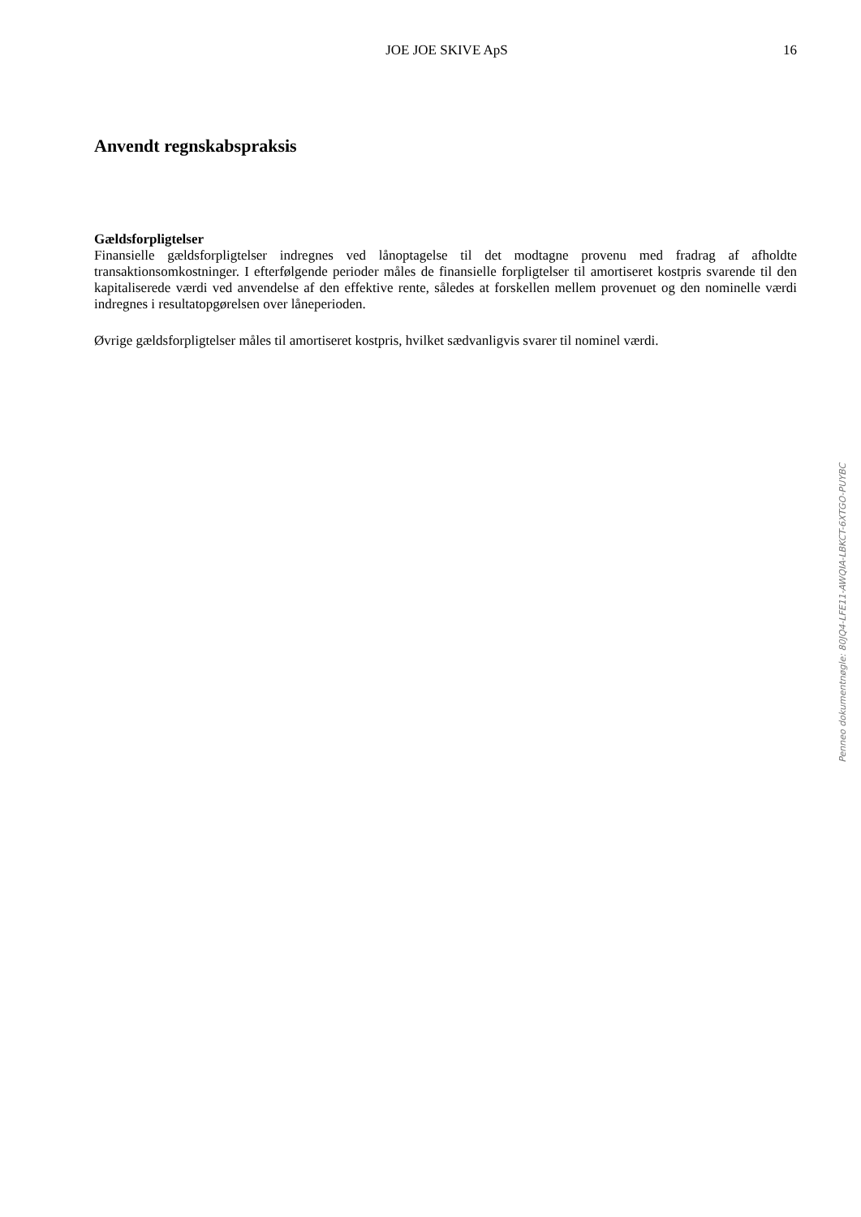JOE JOE SKIVE ApS 16
Anvendt regnskabspraksis
Gældsforpligtelser
Finansielle gældsforpligtelser indregnes ved lånoptagelse til det modtagne provenu med fradrag af afholdte transaktionsomkostninger. I efterfølgende perioder måles de finansielle forpligtelser til amortiseret kostpris svarende til den kapitaliserede værdi ved anvendelse af den effektive rente, således at forskellen mellem provenuet og den nominelle værdi indregnes i resultatopgørelsen over låneperioden.
Øvrige gældsforpligtelser måles til amortiseret kostpris, hvilket sædvanligvis svarer til nominel værdi.
Penneo dokumentnøgle: 80JQ4-LFE11-AWQIA-LBKCT-6XTGO-PUYBC